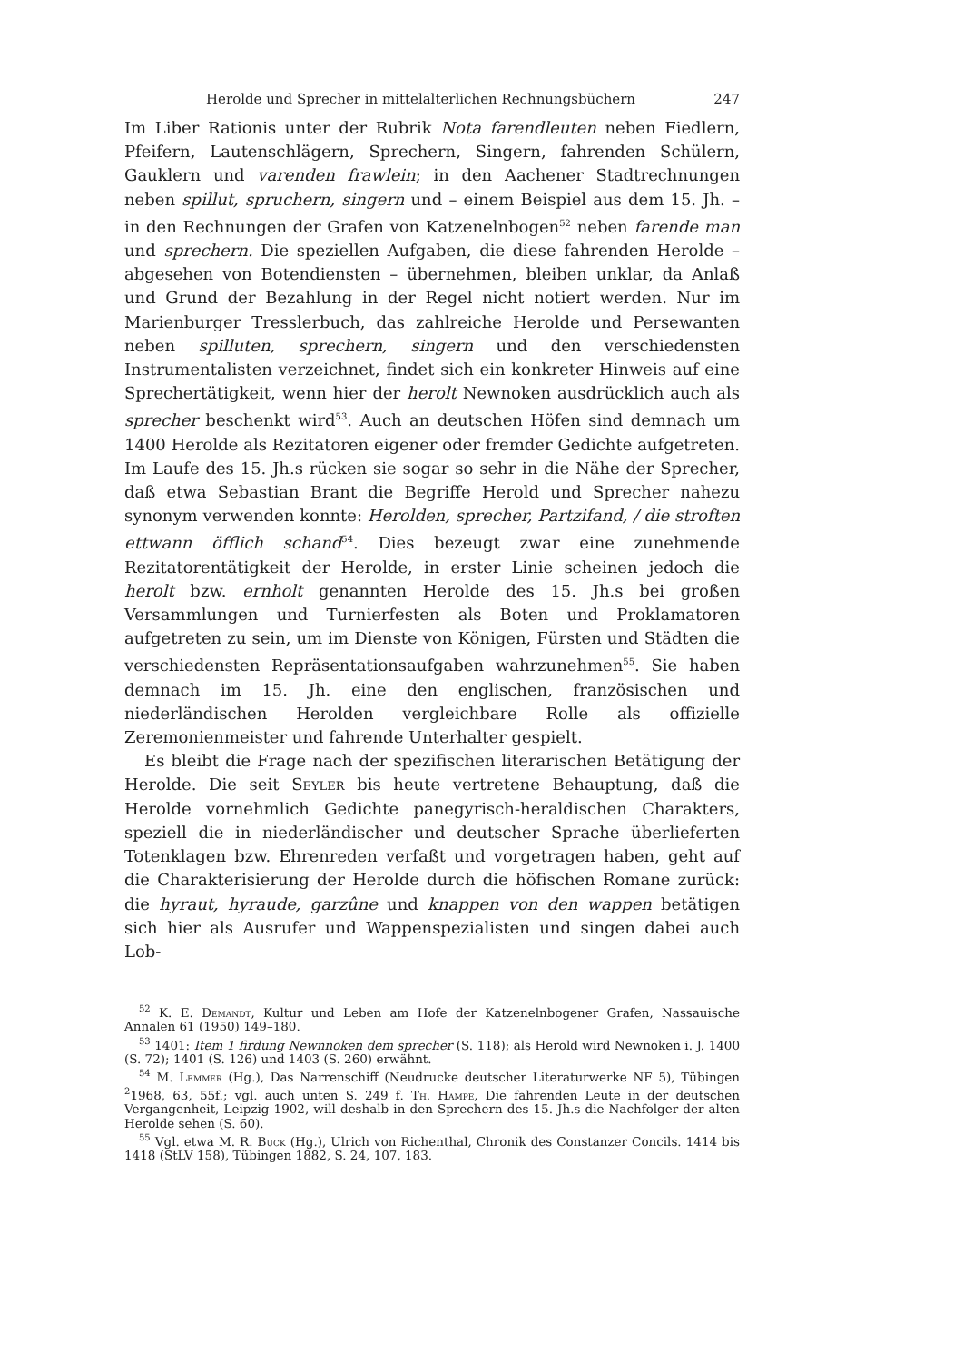Herolde und Sprecher in mittelalterlichen Rechnungsbüchern 247
Im Liber Rationis unter der Rubrik Nota farendleuten neben Fiedlern, Pfeifern, Lautenschlägern, Sprechern, Singern, fahrenden Schülern, Gauklern und varenden frawlein; in den Aachener Stadtrechnungen neben spillut, spruchern, singern und – einem Beispiel aus dem 15. Jh. – in den Rechnungen der Grafen von Katzenelnbogen<sup>52</sup> neben farende man und sprechern. Die speziellen Aufgaben, die diese fahrenden Herolde – abgesehen von Botendiensten – übernehmen, bleiben unklar, da Anlaß und Grund der Bezahlung in der Regel nicht notiert werden. Nur im Marienburger Tresslerbuch, das zahlreiche Herolde und Persewanten neben spilluten, sprechern, singern und den verschiedensten Instrumentalisten verzeichnet, findet sich ein konkreter Hinweis auf eine Sprechertätigkeit, wenn hier der herolt Newnoken ausdrücklich auch als sprecher beschenkt wird<sup>53</sup>. Auch an deutschen Höfen sind demnach um 1400 Herolde als Rezitatoren eigener oder fremder Gedichte aufgetreten. Im Laufe des 15. Jh.s rücken sie sogar so sehr in die Nähe der Sprecher, daß etwa Sebastian Brant die Begriffe Herold und Sprecher nahezu synonym verwenden konnte: Herolden, sprecher, Partzifand, / die stroften ettwann öfflich schand<sup>54</sup>. Dies bezeugt zwar eine zunehmende Rezitatorentätigkeit der Herolde, in erster Linie scheinen jedoch die herolt bzw. ernholt genannten Herolde des 15. Jh.s bei großen Versammlungen und Turnierfesten als Boten und Proklamatoren aufgetreten zu sein, um im Dienste von Königen, Fürsten und Städten die verschiedensten Repräsentationsaufgaben wahrzunehmen<sup>55</sup>. Sie haben demnach im 15. Jh. eine den englischen, französischen und niederländischen Herolden vergleichbare Rolle als offizielle Zeremonienmeister und fahrende Unterhalter gespielt.
Es bleibt die Frage nach der spezifischen literarischen Betätigung der Herolde. Die seit Seyler bis heute vertretene Behauptung, daß die Herolde vornehmlich Gedichte panegyrisch-heraldischen Charakters, speziell die in niederländischer und deutscher Sprache überlieferten Totenklagen bzw. Ehrenreden verfaßt und vorgetragen haben, geht auf die Charakterisierung der Herolde durch die höfischen Romane zurück: die hyraut, hyraude, garzûne und knappen von den wappen betätigen sich hier als Ausrufer und Wappenspezialisten und singen dabei auch Lob-
<sup>52</sup> K. E. Demandt, Kultur und Leben am Hofe der Katzenelnbogener Grafen, Nassauische Annalen 61 (1950) 149–180.
<sup>53</sup> 1401: Item 1 firdung Newnnoken dem sprecher (S. 118); als Herold wird Newnoken i. J. 1400 (S. 72); 1401 (S. 126) und 1403 (S. 260) erwähnt.
<sup>54</sup> M. Lemmer (Hg.), Das Narrenschiff (Neudrucke deutscher Literaturwerke NF 5), Tübingen <sup>2</sup>1968, 63, 55f.; vgl. auch unten S. 249 f. Th. Hampe, Die fahrenden Leute in der deutschen Vergangenheit, Leipzig 1902, will deshalb in den Sprechern des 15. Jh.s die Nachfolger der alten Herolde sehen (S. 60).
<sup>55</sup> Vgl. etwa M. R. Buck (Hg.), Ulrich von Richenthal, Chronik des Constanzer Concils. 1414 bis 1418 (StLV 158), Tübingen 1882, S. 24, 107, 183.